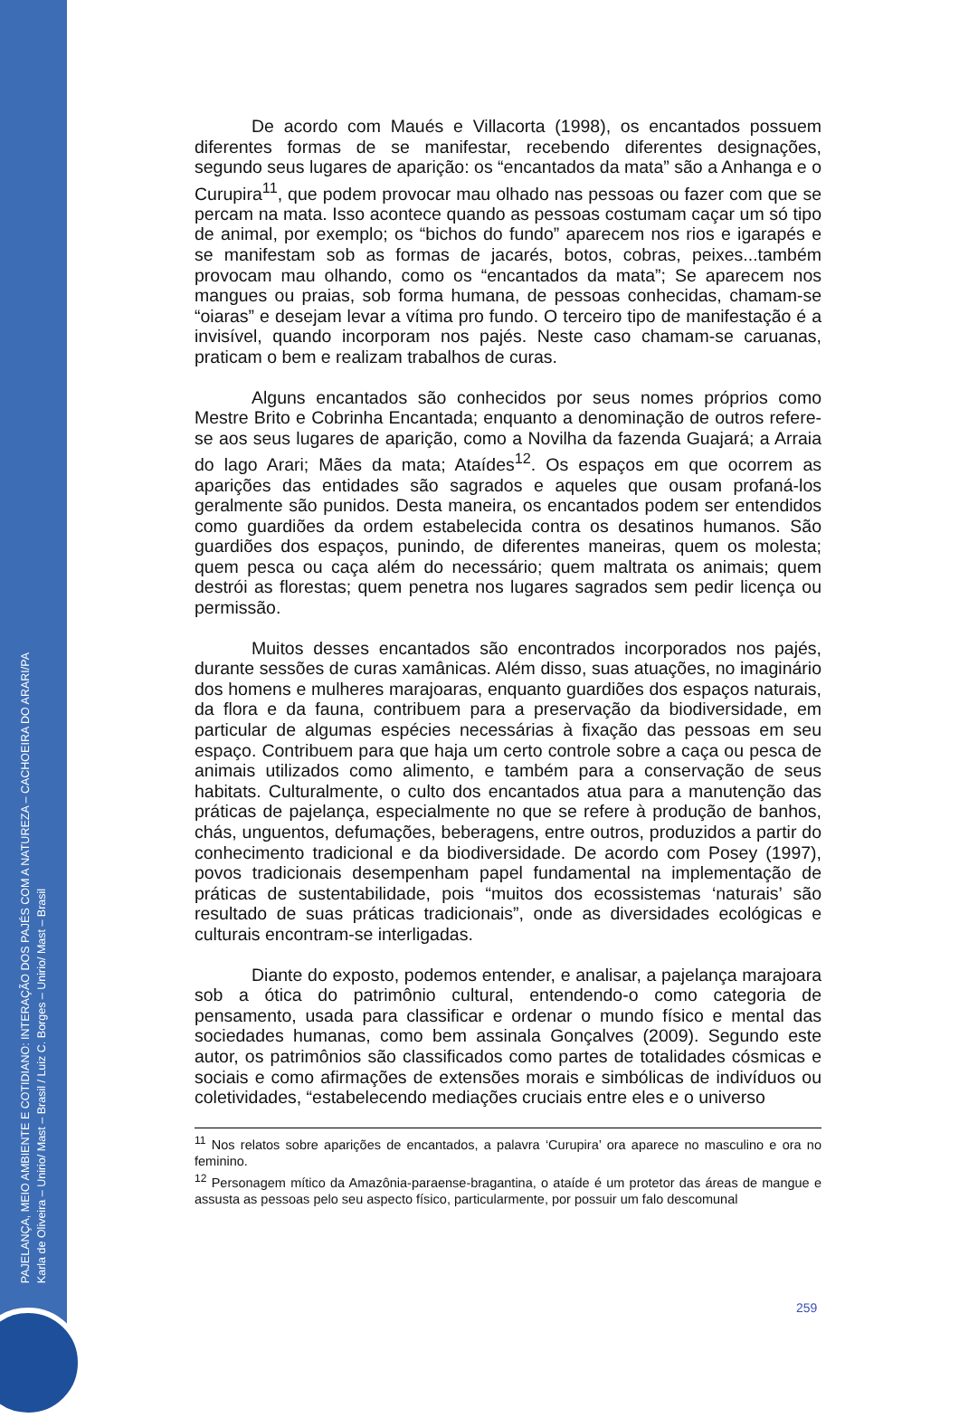PAJELANÇA, MEIO AMBIENTE E COTIDIANO: INTERAÇÃO DOS PAJÉS COM A NATUREZA – CACHOEIRA DO ARARI/PA
Karla de Oliveira – Unirio/ Mast – Brasil / Luiz C. Borges – Unirio/ Mast – Brasil
De acordo com Maués e Villacorta (1998), os encantados possuem diferentes formas de se manifestar, recebendo diferentes designações, segundo seus lugares de aparição: os “encantados da mata” são a Anhanga e o Curupira<sup>11</sup>, que podem provocar mau olhado nas pessoas ou fazer com que se percam na mata. Isso acontece quando as pessoas costumam caçar um só tipo de animal, por exemplo; os “bichos do fundo” aparecem nos rios e igarapés e se manifestam sob as formas de jacarés, botos, cobras, peixes...também provocam mau olhando, como os “encantados da mata”; Se aparecem nos mangues ou praias, sob forma humana, de pessoas conhecidas, chamam-se “oiaras” e desejam levar a vítima pro fundo. O terceiro tipo de manifestação é a invisível, quando incorporam nos pajés. Neste caso chamam-se caruanas, praticam o bem e realizam trabalhos de curas.
Alguns encantados são conhecidos por seus nomes próprios como Mestre Brito e Cobrinha Encantada; enquanto a denominação de outros refere-se aos seus lugares de aparição, como a Novilha da fazenda Guajará; a Arraia do lago Arari; Mães da mata; Ataídes<sup>12</sup>. Os espaços em que ocorrem as aparições das entidades são sagrados e aqueles que ousam profaná-los geralmente são punidos. Desta maneira, os encantados podem ser entendidos como guardiões da ordem estabelecida contra os desatinos humanos. São guardiões dos espaços, punindo, de diferentes maneiras, quem os molesta; quem pesca ou caça além do necessário; quem maltrata os animais; quem destrói as florestas; quem penetra nos lugares sagrados sem pedir licença ou permissão.
Muitos desses encantados são encontrados incorporados nos pajés, durante sessões de curas xamânicas. Além disso, suas atuações, no imaginário dos homens e mulheres marajoaras, enquanto guardiões dos espaços naturais, da flora e da fauna, contribuem para a preservação da biodiversidade, em particular de algumas espécies necessárias à fixação das pessoas em seu espaço. Contribuem para que haja um certo controle sobre a caça ou pesca de animais utilizados como alimento, e também para a conservação de seus habitats. Culturalmente, o culto dos encantados atua para a manutenção das práticas de pajelança, especialmente no que se refere à produção de banhos, chás, unguentos, defumações, beberagens, entre outros, produzidos a partir do conhecimento tradicional e da biodiversidade. De acordo com Posey (1997), povos tradicionais desempenham papel fundamental na implementação de práticas de sustentabilidade, pois “muitos dos ecossistemas ‘naturais’ são resultado de suas práticas tradicionais”, onde as diversidades ecológicas e culturais encontram-se interligadas.
Diante do exposto, podemos entender, e analisar, a pajelança marajoara sob a ótica do patrimônio cultural, entendendo-o como categoria de pensamento, usada para classificar e ordenar o mundo físico e mental das sociedades humanas, como bem assinala Gonçalves (2009). Segundo este autor, os patrimônios são classificados como partes de totalidades cósmicas e sociais e como afirmações de extensões morais e simbólicas de indivíduos ou coletividades, “estabelecendo mediações cruciais entre eles e o universo
<sup>11</sup> Nos relatos sobre aparições de encantados, a palavra ‘Curupira’ ora aparece no masculino e ora no feminino.
<sup>12</sup> Personagem mítico da Amazônia-paraense-bragantina, o ataíde é um protetor das áreas de mangue e assusta as pessoas pelo seu aspecto físico, particularmente, por possuir um falo descomunal
259